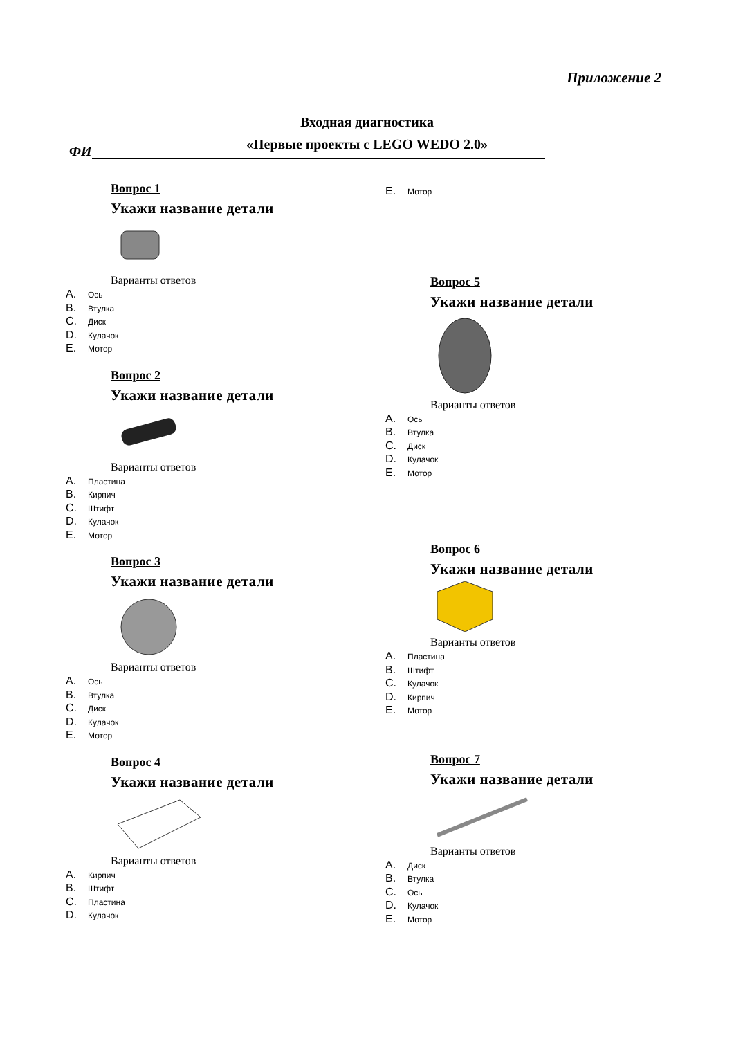Приложение 2
Входная диагностика
«Первые проекты с LEGO WEDO 2.0»
ФИ
Вопрос 1
Укажи название детали
Варианты ответов
A. Ось
B. Втулка
C. Диск
D. Кулачок
E. Мотор
Вопрос 2
Укажи название детали
Варианты ответов
A. Пластина
B. Кирпич
C. Штифт
D. Кулачок
E. Мотор
Вопрос 3
Укажи название детали
Варианты ответов
A. Ось
B. Втулка
C. Диск
D. Кулачок
E. Мотор
Вопрос 4
Укажи название детали
Варианты ответов
A. Кирпич
B. Штифт
C. Пластина
D. Кулачок
E. Мотор
Вопрос 5
Укажи название детали
Варианты ответов
A. Ось
B. Втулка
C. Диск
D. Кулачок
E. Мотор
Вопрос 6
Укажи название детали
Варианты ответов
A. Пластина
B. Штифт
C. Кулачок
D. Кирпич
E. Мотор
Вопрос 7
Укажи название детали
Варианты ответов
A. Диск
B. Втулка
C. Ось
D. Кулачок
E. Мотор